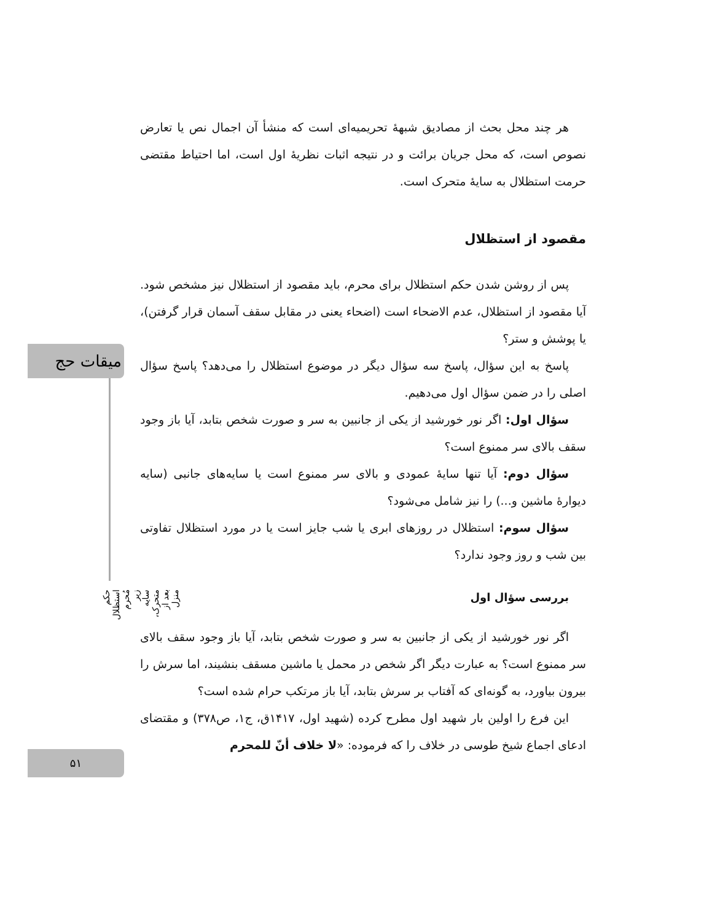میقات حج
حکم استظلال مُحرم زیر سایه متحرک، بعد از منزل
۵۱
هر چند محل بحث از مصادیق شبهۀ تحریمیه‌ای است که منشأ آن اجمال نص یا تعارض نصوص است، که محل جریان برائت و در نتیجه اثبات نظریۀ اول است، اما احتیاط مقتضی حرمت استظلال به سایۀ متحرک است.
مقصود از استظلال
پس از روشن شدن حکم استظلال برای محرم، باید مقصود از استظلال نیز مشخص شود. آیا مقصود از استظلال، عدم الاضحاء است (اضحاء یعنی در مقابل سقف آسمان قرار گرفتن)، یا پوشش و ستر؟
پاسخ به این سؤال، پاسخ سه سؤال دیگر در موضوع استظلال را می‌دهد؟ پاسخ سؤال اصلی را در ضمن سؤال اول می‌دهیم.
سؤال اول: اگر نور خورشید از یکی از جانبین به سر و صورت شخص بتابد، آیا باز وجود سقف بالای سر ممنوع است؟
سؤال دوم: آیا تنها سایۀ عمودی و بالای سر ممنوع است یا سایه‌های جانبی (سایه دیوارۀ ماشین و...) را نیز شامل می‌شود؟
سؤال سوم: استظلال در روزهای ابری یا شب جایز است یا در مورد استظلال تفاوتی بین شب و روز وجود ندارد؟
بررسی سؤال اول
اگر نور خورشید از یکی از جانبین به سر و صورت شخص بتابد، آیا باز وجود سقف بالای سر ممنوع است؟ به عبارت دیگر اگر شخص در محمل یا ماشین مسقف بنشیند، اما سرش را بیرون بیاورد، به گونه‌ای که آفتاب بر سرش بتابد، آیا باز مرتکب حرام شده است؟
این فرع را اولین بار شهید اول مطرح کرده (شهید اول، ۱۴۱۷ق، ج۱، ص۳۷۸) و مقتضای ادعای اجماع شیخ طوسی در خلاف را که فرموده: «لا خلاف أنّ للمحرم